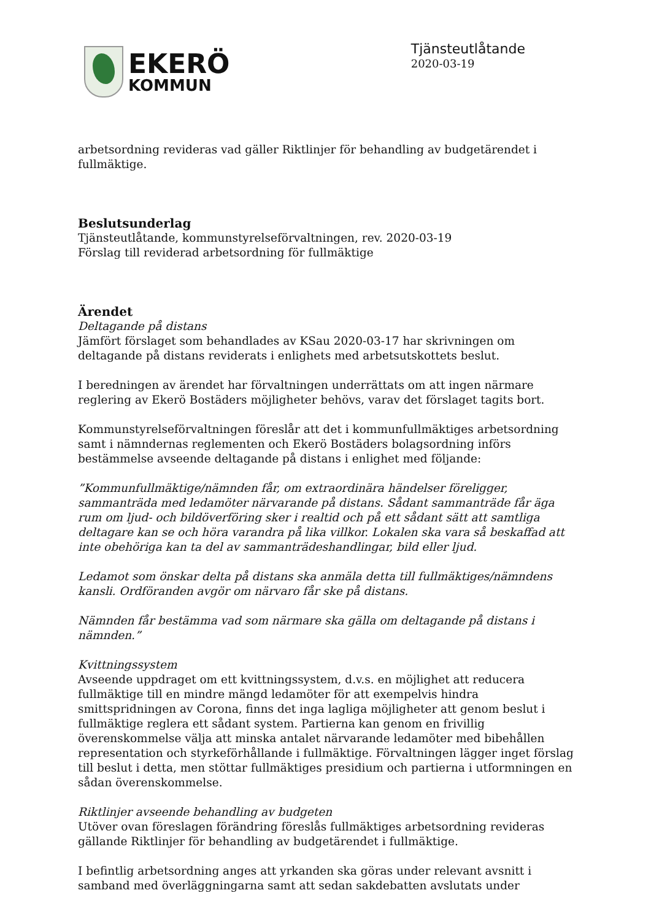EKERÖ
KOMMUN
Tjänsteutlåtande
2020-03-19
arbetsordning revideras vad gäller Riktlinjer för behandling av budgetärendet i fullmäktige.
Beslutsunderlag
Tjänsteutlåtande, kommunstyrelseförvaltningen, rev. 2020-03-19
Förslag till reviderad arbetsordning för fullmäktige
Ärendet
Deltagande på distans
Jämfört förslaget som behandlades av KSau 2020-03-17 har skrivningen om deltagande på distans reviderats i enlighets med arbetsutskottets beslut.
I beredningen av ärendet har förvaltningen underrättats om att ingen närmare reglering av Ekerö Bostäders möjligheter behövs, varav det förslaget tagits bort.
Kommunstyrelseförvaltningen föreslår att det i kommunfullmäktiges arbetsordning samt i nämndernas reglementen och Ekerö Bostäders bolagsordning införs bestämmelse avseende deltagande på distans i enlighet med följande:
”Kommunfullmäktige/nämnden får, om extraordinära händelser föreligger, sammanträda med ledamöter närvarande på distans. Sådant sammanträde får äga rum om ljud- och bildöverföring sker i realtid och på ett sådant sätt att samtliga deltagare kan se och höra varandra på lika villkor. Lokalen ska vara så beskaffad att inte obehöriga kan ta del av sammanträdeshandlingar, bild eller ljud.
Ledamot som önskar delta på distans ska anmäla detta till fullmäktiges/nämndens kansli. Ordföranden avgör om närvaro får ske på distans.
Nämnden får bestämma vad som närmare ska gälla om deltagande på distans i nämnden.”
Kvittningssystem
Avseende uppdraget om ett kvittningssystem, d.v.s. en möjlighet att reducera fullmäktige till en mindre mängd ledamöter för att exempelvis hindra smittspridningen av Corona, finns det inga lagliga möjligheter att genom beslut i fullmäktige reglera ett sådant system. Partierna kan genom en frivillig överenskommelse välja att minska antalet närvarande ledamöter med bibehållen representation och styrkeförhållande i fullmäktige. Förvaltningen lägger inget förslag till beslut i detta, men stöttar fullmäktiges presidium och partierna i utformningen en sådan överenskommelse.
Riktlinjer avseende behandling av budgeten
Utöver ovan föreslagen förändring föreslås fullmäktiges arbetsordning revideras gällande Riktlinjer för behandling av budgetärendet i fullmäktige.
I befintlig arbetsordning anges att yrkanden ska göras under relevant avsnitt i samband med överläggningarna samt att sedan sakdebatten avslutats under